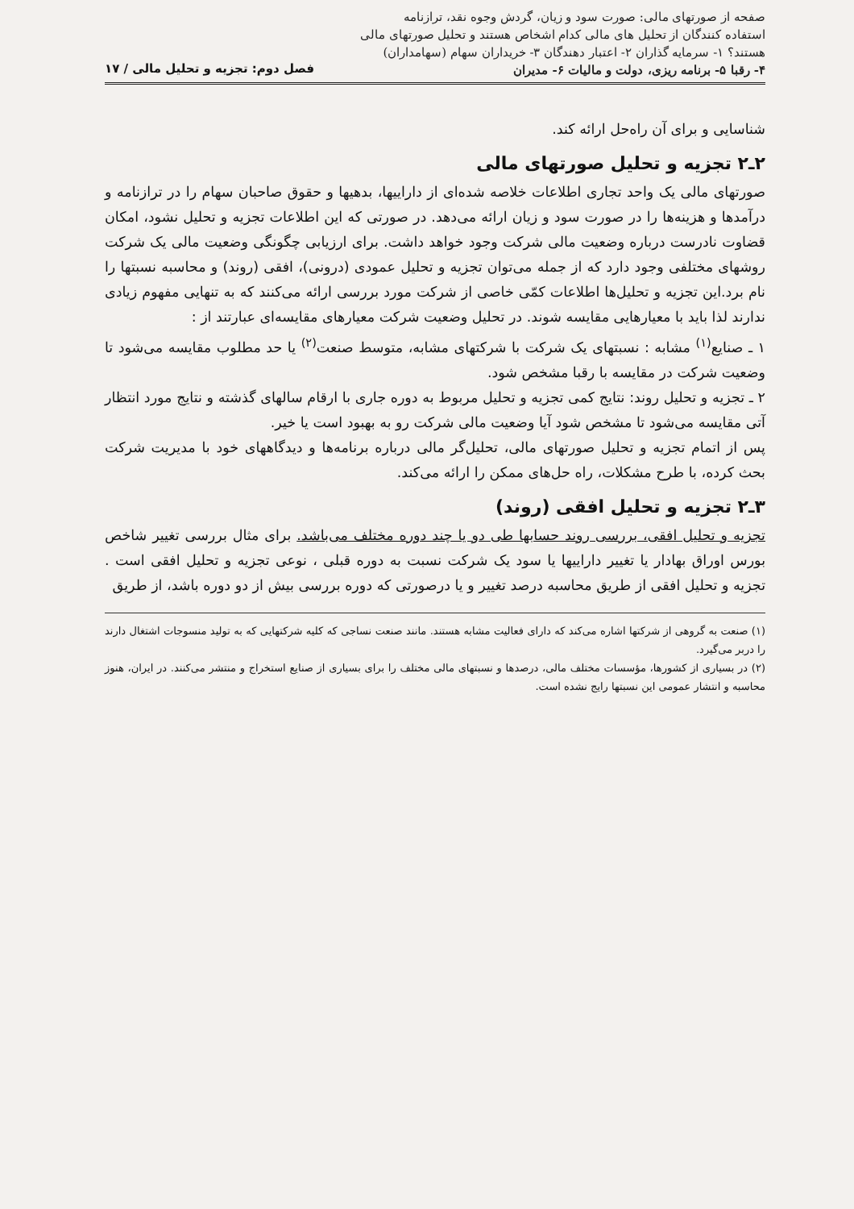صفحه از صورتهای مالی: صورت سود و زیان، گردش وجوه نقد، ترازنامه
استفاده کنندگان از تحلیل های مالی کدام اشخاص هستند و تحلیل صورتهای مالی
هستند؟ ۱- سرمایه گذاران ۲- اعتبار دهندگان ۳- خریداران سهام (سهامداران)
۴- رقبا ۵- برنامه ریزی، دولت و مالیات ۶- مدیران فصل دوم: تجزیه و تحلیل مالی / ۱۷
شناسایی و برای آن راه‌حل ارائه کند.
۲ـ۲ تجزیه و تحلیل صورتهای مالی
صورتهای مالی یک واحد تجاری اطلاعات خلاصه شده‌ای از داراییها، بدهیها و حقوق صاحبان سهام را در ترازنامه و درآمدها و هزینه‌ها را در صورت سود و زیان ارائه می‌دهد. در صورتی که این اطلاعات تجزیه و تحلیل نشود، امکان قضاوت نادرست درباره وضعیت مالی شرکت وجود خواهد داشت. برای ارزیابی چگونگی وضعیت مالی یک شرکت روشهای مختلفی وجود دارد که از جمله می‌توان تجزیه و تحلیل عمودی (درونی)، افقی (روند) و محاسبه نسبتها را نام برد.این تجزیه و تحلیل‌ها اطلاعات کمّی خاصی از شرکت مورد بررسی ارائه می‌کنند که به تنهایی مفهوم زیادی ندارند لذا باید با معیارهایی مقایسه شوند. در تحلیل وضعیت شرکت معیارهای مقایسه‌ای عبارتند از :
۱ ـ صنایع<sup>(۱)</sup> مشابه : نسبتهای یک شرکت با شرکتهای مشابه، متوسط صنعت<sup>(۲)</sup> یا حد مطلوب مقایسه می‌شود تا وضعیت شرکت در مقایسه با رقبا مشخص شود.
۲ ـ تجزیه و تحلیل روند: نتایج کمی تجزیه و تحلیل مربوط به دوره جاری با ارقام سالهای گذشته و نتایج مورد انتظار آتی مقایسه می‌شود تا مشخص شود آیا وضعیت مالی شرکت رو به بهبود است یا خیر.
پس از اتمام تجزیه و تحلیل صورتهای مالی، تحلیل‌گر مالی درباره برنامه‌ها و دیدگاههای خود با مدیریت شرکت بحث کرده، با طرح مشکلات، راه حل‌های ممکن را ارائه می‌کند.
۳ـ۲ تجزیه و تحلیل افقی (روند)
تجزیه و تحلیل افقی، بررسی روند حسابها طی دو یا چند دوره مختلف می‌باشد. برای مثال بررسی تغییر شاخص بورس اوراق بهادار یا تغییر داراییها یا سود یک شرکت نسبت به دوره قبلی ، نوعی تجزیه و تحلیل افقی است . تجزیه و تحلیل افقی از طریق محاسبه درصد تغییر و یا درصورتی که دوره بررسی بیش از دو دوره باشد، از طریق
(۱) صنعت به گروهی از شرکتها اشاره می‌کند که دارای فعالیت مشابه هستند. مانند صنعت نساجی که کلیه شرکتهایی که به تولید منسوجات اشتغال دارند را دربر می‌گیرد.
(۲) در بسیاری از کشورها، مؤسسات مختلف مالی، درصدها و نسبتهای مالی مختلف را برای بسیاری از صنایع استخراج و منتشر می‌کنند. در ایران، هنوز محاسبه و انتشار عمومی این نسبتها رایج نشده است.